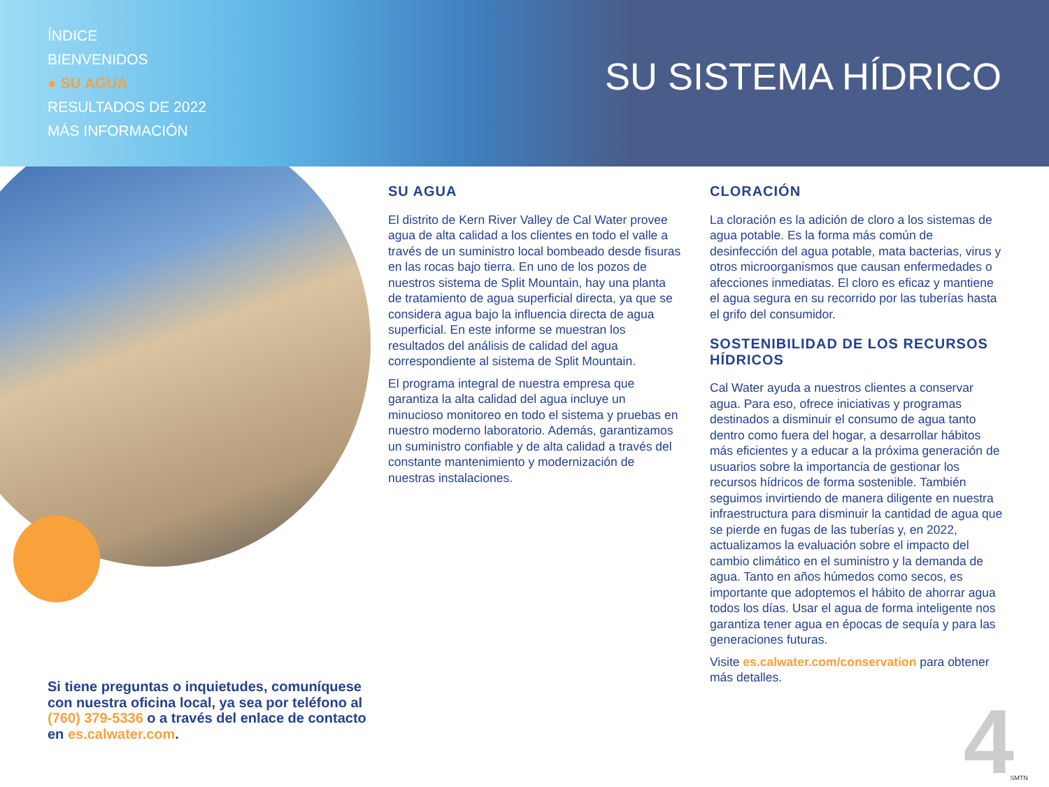ÍNDICE
BIENVENIDOS
● SU AGUA
RESULTADOS DE 2022
MÁS INFORMACIÓN
SU SISTEMA HÍDRICO
SU AGUA
El distrito de Kern River Valley de Cal Water provee agua de alta calidad a los clientes en todo el valle a través de un suministro local bombeado desde fisuras en las rocas bajo tierra. En uno de los pozos de nuestros sistema de Split Mountain, hay una planta de tratamiento de agua superficial directa, ya que se considera agua bajo la influencia directa de agua superficial. En este informe se muestran los resultados del análisis de calidad del agua correspondiente al sistema de Split Mountain.
El programa integral de nuestra empresa que garantiza la alta calidad del agua incluye un minucioso monitoreo en todo el sistema y pruebas en nuestro moderno laboratorio. Además, garantizamos un suministro confiable y de alta calidad a través del constante mantenimiento y modernización de nuestras instalaciones.
CLORACIÓN
La cloración es la adición de cloro a los sistemas de agua potable. Es la forma más común de desinfección del agua potable, mata bacterias, virus y otros microorganismos que causan enfermedades o afecciones inmediatas. El cloro es eficaz y mantiene el agua segura en su recorrido por las tuberías hasta el grifo del consumidor.
SOSTENIBILIDAD DE LOS RECURSOS HÍDRICOS
Cal Water ayuda a nuestros clientes a conservar agua. Para eso, ofrece iniciativas y programas destinados a disminuir el consumo de agua tanto dentro como fuera del hogar, a desarrollar hábitos más eficientes y a educar a la próxima generación de usuarios sobre la importancia de gestionar los recursos hídricos de forma sostenible. También seguimos invirtiendo de manera diligente en nuestra infraestructura para disminuir la cantidad de agua que se pierde en fugas de las tuberías y, en 2022, actualizamos la evaluación sobre el impacto del cambio climático en el suministro y la demanda de agua. Tanto en años húmedos como secos, es importante que adoptemos el hábito de ahorrar agua todos los días. Usar el agua de forma inteligente nos garantiza tener agua en épocas de sequía y para las generaciones futuras.
Visite es.calwater.com/conservation para obtener más detalles.
Si tiene preguntas o inquietudes, comuníquese con nuestra oficina local, ya sea por teléfono al (760) 379-5336 o a través del enlace de contacto en es.calwater.com.
4 SMTN